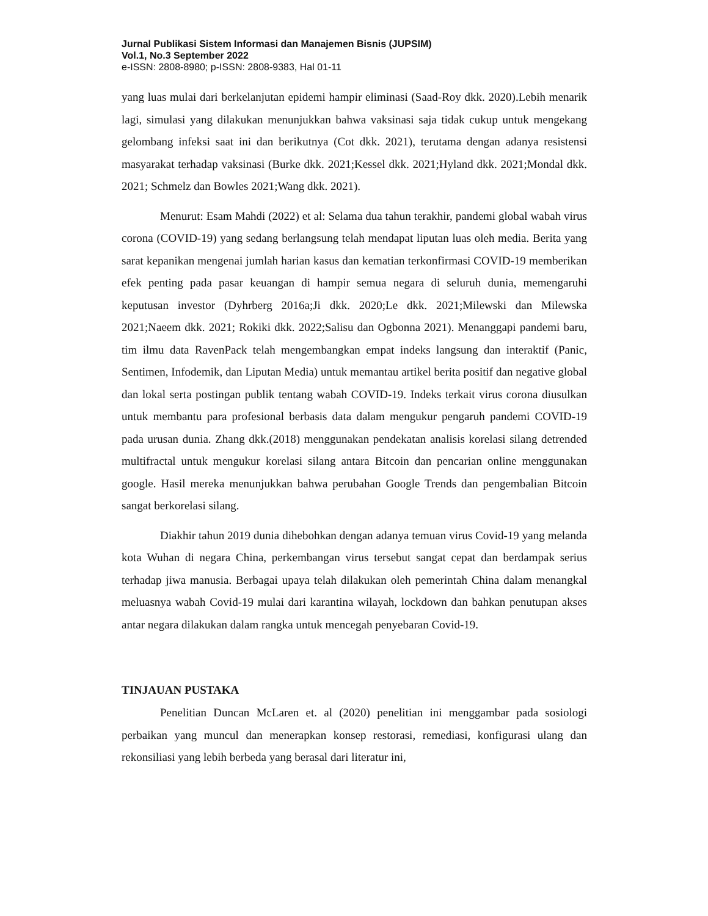Jurnal Publikasi Sistem Informasi dan Manajemen Bisnis (JUPSIM)
Vol.1, No.3 September 2022
e-ISSN: 2808-8980; p-ISSN: 2808-9383, Hal 01-11
yang luas mulai dari berkelanjutan epidemi hampir eliminasi (Saad-Roy dkk. 2020).Lebih menarik lagi, simulasi yang dilakukan menunjukkan bahwa vaksinasi saja tidak cukup untuk mengekang gelombang infeksi saat ini dan berikutnya (Cot dkk. 2021), terutama dengan adanya resistensi masyarakat terhadap vaksinasi (Burke dkk. 2021;Kessel dkk. 2021;Hyland dkk. 2021;Mondal dkk. 2021; Schmelz dan Bowles 2021;Wang dkk. 2021).
Menurut: Esam Mahdi (2022) et al: Selama dua tahun terakhir, pandemi global wabah virus corona (COVID-19) yang sedang berlangsung telah mendapat liputan luas oleh media. Berita yang sarat kepanikan mengenai jumlah harian kasus dan kematian terkonfirmasi COVID-19 memberikan efek penting pada pasar keuangan di hampir semua negara di seluruh dunia, memengaruhi keputusan investor (Dyhrberg 2016a;Ji dkk. 2020;Le dkk. 2021;Milewski dan Milewska 2021;Naeem dkk. 2021; Rokiki dkk. 2022;Salisu dan Ogbonna 2021). Menanggapi pandemi baru, tim ilmu data RavenPack telah mengembangkan empat indeks langsung dan interaktif (Panic, Sentimen, Infodemik, dan Liputan Media) untuk memantau artikel berita positif dan negative global dan lokal serta postingan publik tentang wabah COVID-19. Indeks terkait virus corona diusulkan untuk membantu para profesional berbasis data dalam mengukur pengaruh pandemi COVID-19 pada urusan dunia. Zhang dkk.(2018) menggunakan pendekatan analisis korelasi silang detrended multifractal untuk mengukur korelasi silang antara Bitcoin dan pencarian online menggunakan google. Hasil mereka menunjukkan bahwa perubahan Google Trends dan pengembalian Bitcoin sangat berkorelasi silang.
Diakhir tahun 2019 dunia dihebohkan dengan adanya temuan virus Covid-19 yang melanda kota Wuhan di negara China, perkembangan virus tersebut sangat cepat dan berdampak serius terhadap jiwa manusia. Berbagai upaya telah dilakukan oleh pemerintah China dalam menangkal meluasnya wabah Covid-19 mulai dari karantina wilayah, lockdown dan bahkan penutupan akses antar negara dilakukan dalam rangka untuk mencegah penyebaran Covid-19.
TINJAUAN PUSTAKA
Penelitian Duncan McLaren et. al (2020) penelitian ini menggambar pada sosiologi perbaikan yang muncul dan menerapkan konsep restorasi, remediasi, konfigurasi ulang dan rekonsiliasi yang lebih berbeda yang berasal dari literatur ini,